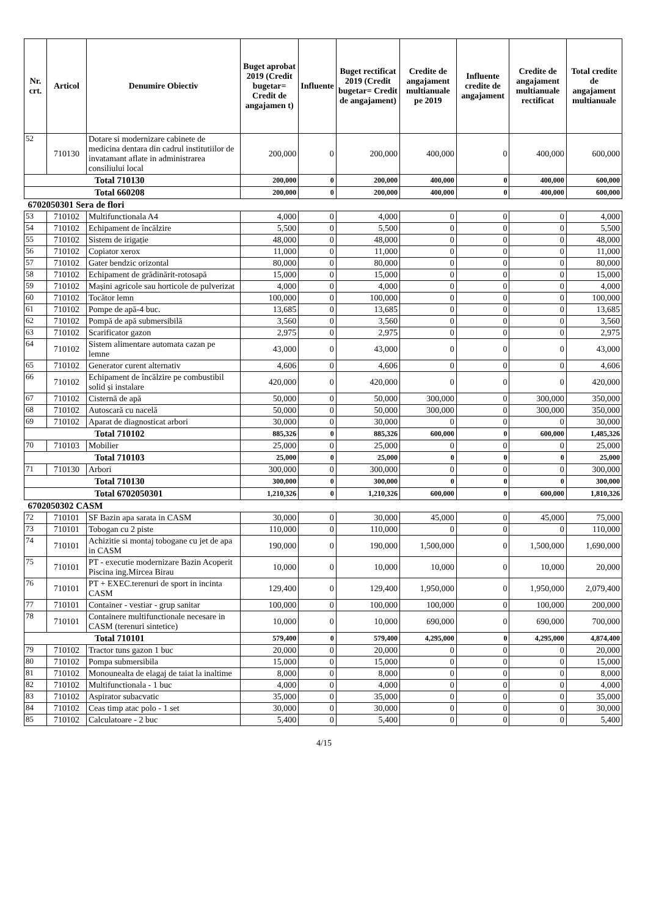| Nr. crt. | Articol | Denumire Obiectiv | Buget aprobat 2019 (Credit bugetar= Credit de angajamen t) | Influente | Buget rectificat 2019 (Credit bugetar= Credit de angajament) | Credite de angajament multianuale pe 2019 | Influente credite de angajament | Credite de angajament multianuale rectificat | Total credite de angajament multianuale |
| --- | --- | --- | --- | --- | --- | --- | --- | --- | --- |
| 52 | 710130 | Dotare si modernizare cabinete de medicina dentara din cadrul institutiilor de invatamant aflate in administrarea consiliului local | 200,000 | 0 | 200,000 | 400,000 | 0 | 400,000 | 600,000 |
| Total 710130 | | | 200,000 | 0 | 200,000 | 400,000 | 0 | 400,000 | 600,000 |
| Total 660208 | | | 200,000 | 0 | 200,000 | 400,000 | 0 | 400,000 | 600,000 |
| 6702050301 Sera de flori | | | | | | | | | |
| 53 | 710102 | Multifunctionala A4 | 4,000 | 0 | 4,000 | 0 | 0 | 0 | 4,000 |
| 54 | 710102 | Echipament de încălzire | 5,500 | 0 | 5,500 | 0 | 0 | 0 | 5,500 |
| 55 | 710102 | Sistem de irigație | 48,000 | 0 | 48,000 | 0 | 0 | 0 | 48,000 |
| 56 | 710102 | Copiator xerox | 11,000 | 0 | 11,000 | 0 | 0 | 0 | 11,000 |
| 57 | 710102 | Gater bendzic orizontal | 80,000 | 0 | 80,000 | 0 | 0 | 0 | 80,000 |
| 58 | 710102 | Echipament de grădinărit-rotosapă | 15,000 | 0 | 15,000 | 0 | 0 | 0 | 15,000 |
| 59 | 710102 | Mașini agricole sau horticole de pulverizat | 4,000 | 0 | 4,000 | 0 | 0 | 0 | 4,000 |
| 60 | 710102 | Tocător lemn | 100,000 | 0 | 100,000 | 0 | 0 | 0 | 100,000 |
| 61 | 710102 | Pompe de apă-4 buc. | 13,685 | 0 | 13,685 | 0 | 0 | 0 | 13,685 |
| 62 | 710102 | Pompă de apă submersibilă | 3,560 | 0 | 3,560 | 0 | 0 | 0 | 3,560 |
| 63 | 710102 | Scarificator gazon | 2,975 | 0 | 2,975 | 0 | 0 | 0 | 2,975 |
| 64 | 710102 | Sistem alimentare automata cazan pe lemne | 43,000 | 0 | 43,000 | 0 | 0 | 0 | 43,000 |
| 65 | 710102 | Generator curent alternativ | 4,606 | 0 | 4,606 | 0 | 0 | 0 | 4,606 |
| 66 | 710102 | Echipament de încălzire pe combustibil solid și instalare | 420,000 | 0 | 420,000 | 0 | 0 | 0 | 420,000 |
| 67 | 710102 | Cisternă de apă | 50,000 | 0 | 50,000 | 300,000 | 0 | 300,000 | 350,000 |
| 68 | 710102 | Autoscară cu nacelă | 50,000 | 0 | 50,000 | 300,000 | 0 | 300,000 | 350,000 |
| 69 | 710102 | Aparat de diagnosticat arbori | 30,000 | 0 | 30,000 | 0 | 0 | 0 | 30,000 |
| Total 710102 | | | 885,326 | 0 | 885,326 | 600,000 | 0 | 600,000 | 1,485,326 |
| 70 | 710103 | Mobilier | 25,000 | 0 | 25,000 | 0 | 0 | 0 | 25,000 |
| Total 710103 | | | 25,000 | 0 | 25,000 | 0 | 0 | 0 | 25,000 |
| 71 | 710130 | Arbori | 300,000 | 0 | 300,000 | 0 | 0 | 0 | 300,000 |
| Total 710130 | | | 300,000 | 0 | 300,000 | 0 | 0 | 0 | 300,000 |
| Total 6702050301 | | | 1,210,326 | 0 | 1,210,326 | 600,000 | 0 | 600,000 | 1,810,326 |
| 6702050302 CASM | | | | | | | | | |
| 72 | 710101 | SF Bazin apa sarata in CASM | 30,000 | 0 | 30,000 | 45,000 | 0 | 45,000 | 75,000 |
| 73 | 710101 | Tobogan cu 2 piste | 110,000 | 0 | 110,000 | 0 | 0 | 0 | 110,000 |
| 74 | 710101 | Achizitie si montaj tobogane cu jet de apa in CASM | 190,000 | 0 | 190,000 | 1,500,000 | 0 | 1,500,000 | 1,690,000 |
| 75 | 710101 | PT - executie modernizare Bazin Acoperit Piscina ing.Mircea Birau | 10,000 | 0 | 10,000 | 10,000 | 0 | 10,000 | 20,000 |
| 76 | 710101 | PT + EXEC.terenuri de sport in incinta CASM | 129,400 | 0 | 129,400 | 1,950,000 | 0 | 1,950,000 | 2,079,400 |
| 77 | 710101 | Container - vestiar - grup sanitar | 100,000 | 0 | 100,000 | 100,000 | 0 | 100,000 | 200,000 |
| 78 | 710101 | Containere multifunctionale necesare in CASM (terenuri sintetice) | 10,000 | 0 | 10,000 | 690,000 | 0 | 690,000 | 700,000 |
| Total 710101 | | | 579,400 | 0 | 579,400 | 4,295,000 | 0 | 4,295,000 | 4,874,400 |
| 79 | 710102 | Tractor tuns gazon 1 buc | 20,000 | 0 | 20,000 | 0 | 0 | 0 | 20,000 |
| 80 | 710102 | Pompa submersibila | 15,000 | 0 | 15,000 | 0 | 0 | 0 | 15,000 |
| 81 | 710102 | Monounealta de elagaj de taiat la inaltime | 8,000 | 0 | 8,000 | 0 | 0 | 0 | 8,000 |
| 82 | 710102 | Multifunctionala - 1 buc | 4,000 | 0 | 4,000 | 0 | 0 | 0 | 4,000 |
| 83 | 710102 | Aspirator subacvatic | 35,000 | 0 | 35,000 | 0 | 0 | 0 | 35,000 |
| 84 | 710102 | Ceas timp atac polo - 1 set | 30,000 | 0 | 30,000 | 0 | 0 | 0 | 30,000 |
| 85 | 710102 | Calculatoare - 2 buc | 5,400 | 0 | 5,400 | 0 | 0 | 0 | 5,400 |
4/15